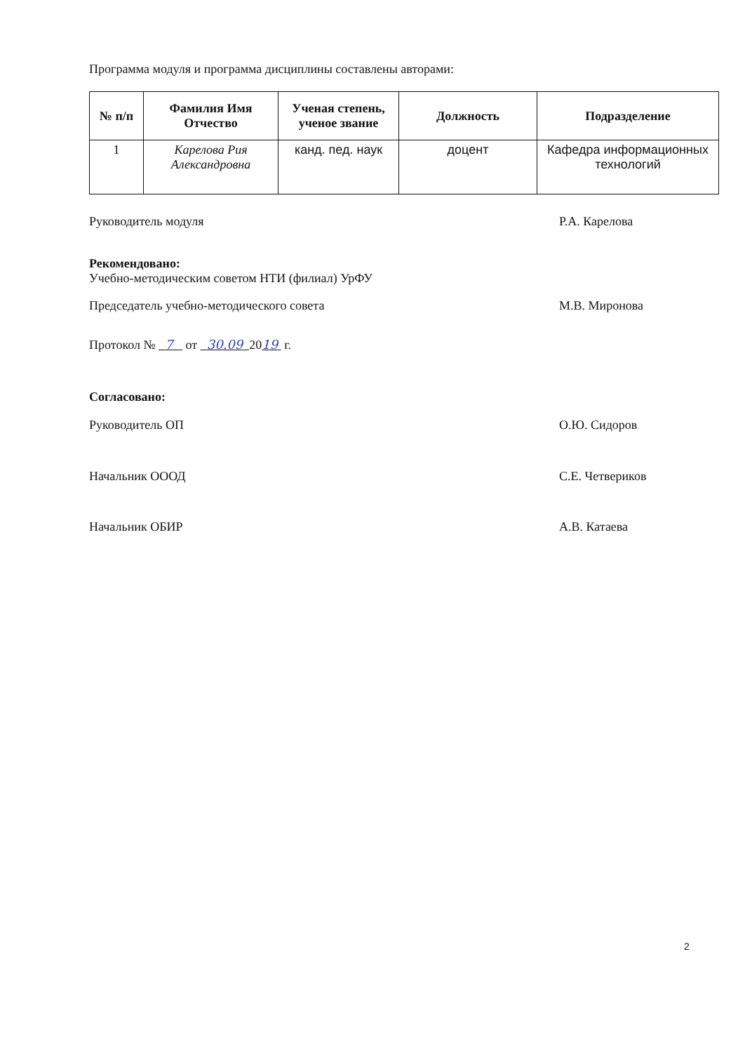Программа модуля и программа дисциплины составлены авторами:
| № п/п | Фамилия Имя Отчество | Ученая степень, ученое звание | Должность | Подразделение |
| --- | --- | --- | --- | --- |
| 1 | Карелова Рия Александровна | канд. пед. наук | доцент | Кафедра информационных технологий |
Руководитель модуля Р.А. Карелова
Рекомендовано:
Учебно-методическим советом НТИ (филиал) УрФУ
Председатель учебно-методического совета М.В. Миронова
Протокол № 7 от 30.09 2019 г.
Согласовано:
Руководитель ОП О.Ю. Сидоров
Начальник ОООД С.Е. Четвериков
Начальник ОБИР А.В. Катаева
2